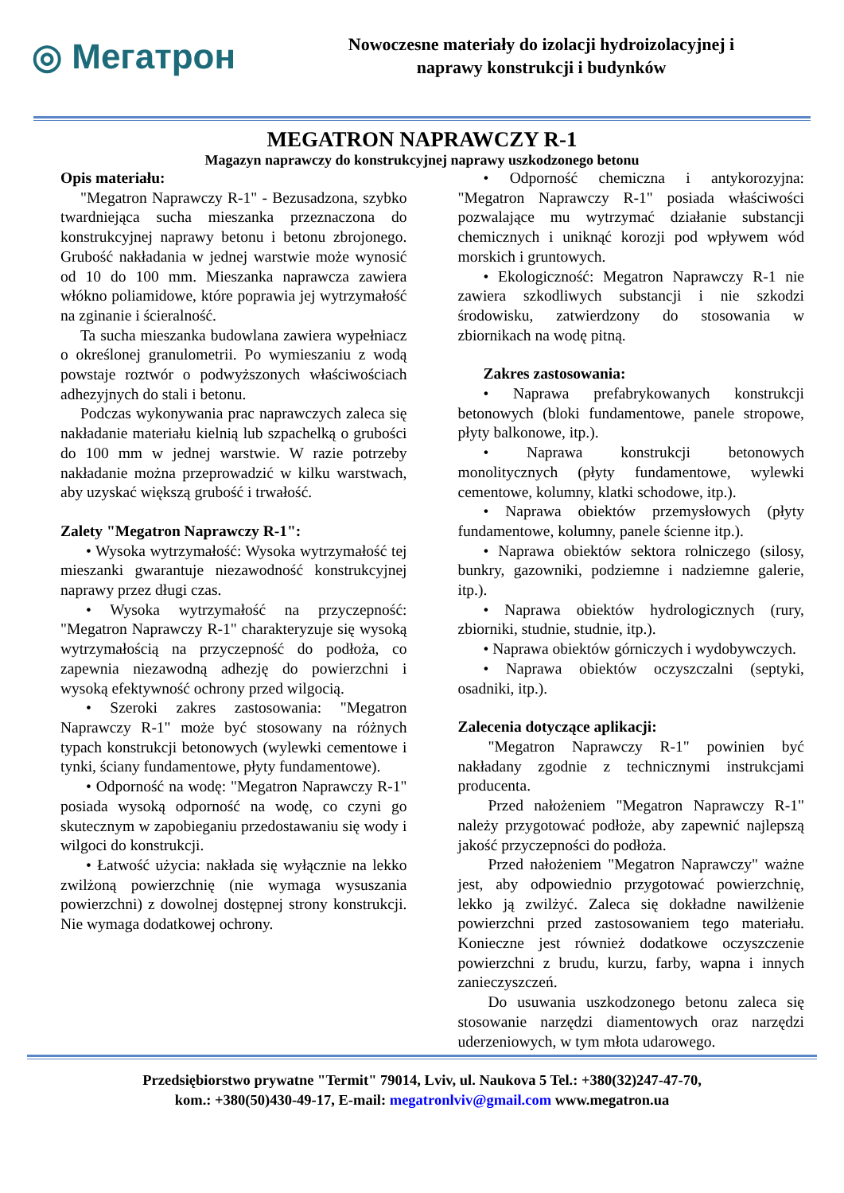◎ Мегатрон
Nowoczesne materiały do izolacji hydroizolacyjnej i
naprawy konstrukcji i budynków
MEGATRON NAPRAWCZY R-1
Magazyn naprawczy do konstrukcyjnej naprawy uszkodzonego betonu
Opis materiału:
"Megatron Naprawczy R-1" - Bezusadzona, szybko twardniejąca sucha mieszanka przeznaczona do konstrukcyjnej naprawy betonu i betonu zbrojonego. Grubość nakładania w jednej warstwie może wynosić od 10 do 100 mm. Mieszanka naprawcza zawiera włókno poliamidowe, które poprawia jej wytrzymałość na zginanie i ścieralność.
Ta sucha mieszanka budowlana zawiera wypełniacz o określonej granulometrii. Po wymieszaniu z wodą powstaje roztwór o podwyższonych właściwościach adhezyjnych do stali i betonu.
Podczas wykonywania prac naprawczych zaleca się nakładanie materiału kielnią lub szpachelką o grubości do 100 mm w jednej warstwie. W razie potrzeby nakładanie można przeprowadzić w kilku warstwach, aby uzyskać większą grubość i trwałość.
Zalety "Megatron Naprawczy R-1":
• Wysoka wytrzymałość: Wysoka wytrzymałość tej mieszanki gwarantuje niezawodność konstrukcyjnej naprawy przez długi czas.
• Wysoka wytrzymałość na przyczepność: "Megatron Naprawczy R-1" charakteryzuje się wysoką wytrzymałością na przyczepność do podłoża, co zapewnia niezawodną adhezję do powierzchni i wysoką efektywność ochrony przed wilgocią.
• Szeroki zakres zastosowania: "Megatron Naprawczy R-1" może być stosowany na różnych typach konstrukcji betonowych (wylewki cementowe i tynki, ściany fundamentowe, płyty fundamentowe).
• Odporność na wodę: "Megatron Naprawczy R-1" posiada wysoką odporność na wodę, co czyni go skutecznym w zapobieganiu przedostawaniu się wody i wilgoci do konstrukcji.
• Łatwość użycia: nakłada się wyłącznie na lekko zwilżoną powierzchnię (nie wymaga wysuszania powierzchni) z dowolnej dostępnej strony konstrukcji. Nie wymaga dodatkowej ochrony.
• Odporność chemiczna i antykorozyjna: "Megatron Naprawczy R-1" posiada właściwości pozwalające mu wytrzymać działanie substancji chemicznych i uniknąć korozji pod wpływem wód morskich i gruntowych.
• Ekologiczność: Megatron Naprawczy R-1 nie zawiera szkodliwych substancji i nie szkodzi środowisku, zatwierdzony do stosowania w zbiornikach na wodę pitną.
Zakres zastosowania:
• Naprawa prefabrykowanych konstrukcji betonowych (bloki fundamentowe, panele stropowe, płyty balkonowe, itp.).
• Naprawa konstrukcji betonowych monolitycznych (płyty fundamentowe, wylewki cementowe, kolumny, klatki schodowe, itp.).
• Naprawa obiektów przemysłowych (płyty fundamentowe, kolumny, panele ścienne itp.).
• Naprawa obiektów sektora rolniczego (silosy, bunkry, gazowniki, podziemne i nadziemne galerie, itp.).
• Naprawa obiektów hydrologicznych (rury, zbiorniki, studnie, studnie, itp.).
• Naprawa obiektów górniczych i wydobywczych.
• Naprawa obiektów oczyszczalni (septyki, osadniki, itp.).
Zalecenia dotyczące aplikacji:
"Megatron Naprawczy R-1" powinien być nakładany zgodnie z technicznymi instrukcjami producenta.
Przed nałożeniem "Megatron Naprawczy R-1" należy przygotować podłoże, aby zapewnić najlepszą jakość przyczepności do podłoża.
Przed nałożeniem "Megatron Naprawczy" ważne jest, aby odpowiednio przygotować powierzchnię, lekko ją zwilżyć. Zaleca się dokładne nawilżenie powierzchni przed zastosowaniem tego materiału. Konieczne jest również dodatkowe oczyszczenie powierzchni z brudu, kurzu, farby, wapna i innych zanieczyszczeń.
Do usuwania uszkodzonego betonu zaleca się stosowanie narzędzi diamentowych oraz narzędzi uderzeniowych, w tym młota udarowego.
Przedsiębiorstwo prywatne "Termit" 79014, Lviv, ul. Naukova 5 Tel.: +380(32)247-47-70,
kom.: +380(50)430-49-17, E-mail: megatronlviv@gmail.com www.megatron.ua